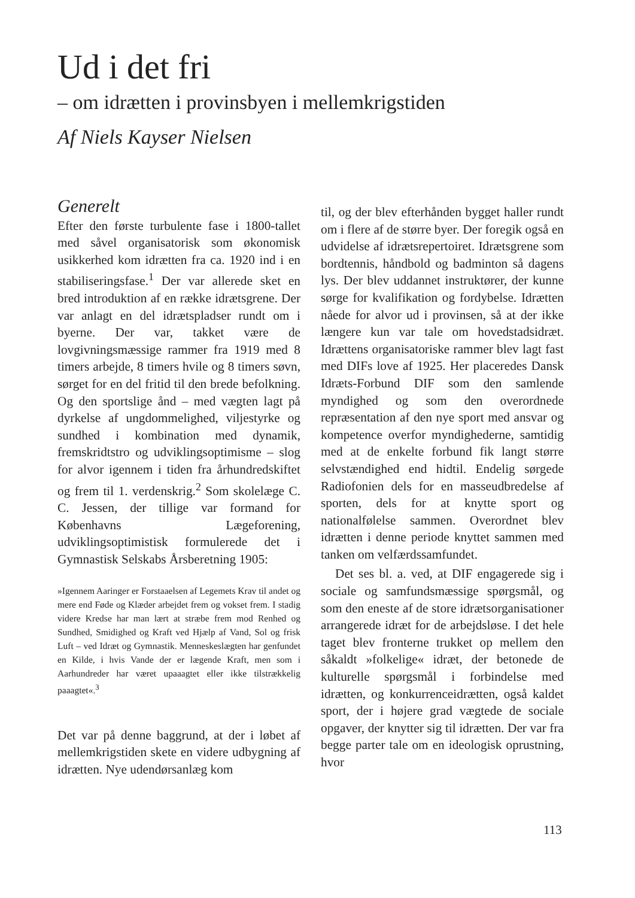Ud i det fri
– om idrætten i provinsbyen i mellemkrigstiden
Af Niels Kayser Nielsen
Generelt
Efter den første turbulente fase i 1800-tallet med såvel organisatorisk som økonomisk usikkerhed kom idrætten fra ca. 1920 ind i en stabiliseringsfase.<sup>1</sup> Der var allerede sket en bred introduktion af en række idrætsgrene. Der var anlagt en del idrætspladser rundt om i byerne. Der var, takket være de lovgivningsmæssige rammer fra 1919 med 8 timers arbejde, 8 timers hvile og 8 timers søvn, sørget for en del fritid til den brede befolkning. Og den sportslige ånd – med vægten lagt på dyrkelse af ungdommelighed, viljestyrke og sundhed i kombination med dynamik, fremskridtstro og udviklingsoptimisme – slog for alvor igennem i tiden fra århundredskiftet og frem til 1. verdenskrig.<sup>2</sup> Som skolelæge C. C. Jessen, der tillige var formand for Københavns Lægeforening, udviklingsoptimistisk formulerede det i Gymnastisk Selskabs Årsberetning 1905:
»Igennem Aaringer er Forstaaelsen af Legemets Krav til andet og mere end Føde og Klæder arbejdet frem og vokset frem. I stadig videre Kredse har man lært at stræbe frem mod Renhed og Sundhed, Smidighed og Kraft ved Hjælp af Vand, Sol og frisk Luft – ved Idræt og Gymnastik. Menneskeslægten har genfundet en Kilde, i hvis Vande der er lægende Kraft, men som i Aarhundreder har været upaaagtet eller ikke tilstrækkelig paaagtet«.<sup>3</sup>
Det var på denne baggrund, at der i løbet af mellemkrigstiden skete en videre udbygning af idrætten. Nye udendørsanlæg kom
til, og der blev efterhånden bygget haller rundt om i flere af de større byer. Der foregik også en udvidelse af idrætsrepertoiret. Idrætsgrene som bordtennis, håndbold og badminton så dagens lys. Der blev uddannet instruktører, der kunne sørge for kvalifikation og fordybelse. Idrætten nåede for alvor ud i provinsen, så at der ikke længere kun var tale om hovedstadsidræt. Idrættens organisatoriske rammer blev lagt fast med DIFs love af 1925. Her placeredes Dansk Idræts-Forbund DIF som den samlende myndighed og som den overordnede repræsentation af den nye sport med ansvar og kompetence overfor myndighederne, samtidig med at de enkelte forbund fik langt større selvstændighed end hidtil. Endelig sørgede Radiofonien dels for en masseudbredelse af sporten, dels for at knytte sport og nationalfølelse sammen. Overordnet blev idrætten i denne periode knyttet sammen med tanken om velfærdssamfundet.
Det ses bl. a. ved, at DIF engagerede sig i sociale og samfundsmæssige spørgsmål, og som den eneste af de store idrætsorganisationer arrangerede idræt for de arbejdsløse. I det hele taget blev fronterne trukket op mellem den såkaldt »folkelige« idræt, der betonede de kulturelle spørgsmål i forbindelse med idrætten, og konkurrenceidrætten, også kaldet sport, der i højere grad vægtede de sociale opgaver, der knytter sig til idrætten. Der var fra begge parter tale om en ideologisk oprustning, hvor
113